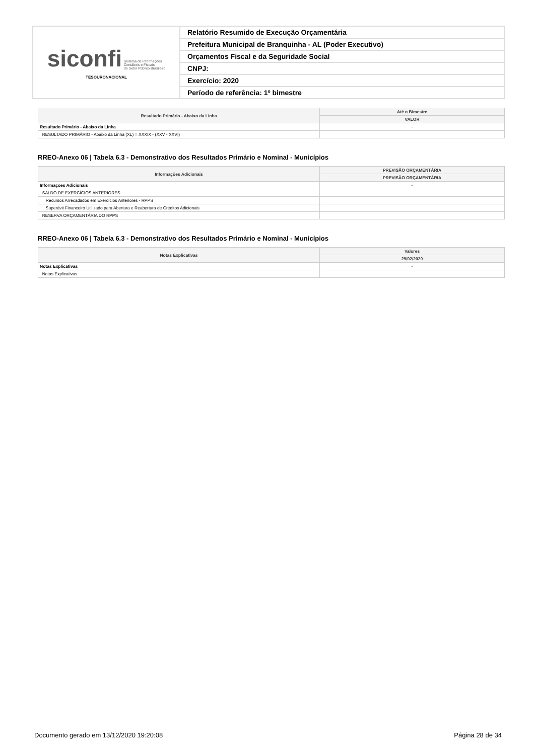| siconfi Sistema de Informações Contábeis e Fiscais do Setor Público Brasileiro TESOURONACIONAL | Relatório Resumido de Execução Orçamentária |
| | Prefeitura Municipal de Branquinha - AL (Poder Executivo) |
| | Orçamentos Fiscal e da Seguridade Social |
| | CNPJ: |
| | Exercício: 2020 |
| | Período de referência: 1º bimestre |
| Resultado Primário - Abaixo da Linha | Até o Bimestre |
| --- | --- |
| | VALOR |
| Resultado Primário - Abaixo da Linha | - |
| RESULTADO PRIMÁRIO - Abaixo da Linha (XL) = XXXIX - (XXV - XXVI) | |
RREO-Anexo 06 | Tabela 6.3 - Demonstrativo dos Resultados Primário e Nominal - Municípios
| Informações Adicionais | PREVISÃO ORÇAMENTÁRIA |
| --- | --- |
| | PREVISÃO ORÇAMENTÁRIA |
| Informações Adicionais | - |
| SALDO DE EXERCÍCIOS ANTERIORES | |
| Recursos Arrecadados em Exercícios Anteriores - RPPS | |
| Superávit Financeiro Utilizado para Abertura e Reabertura de Créditos Adicionais | |
| RESERVA ORÇAMENTÁRIA DO RPPS | |
RREO-Anexo 06 | Tabela 6.3 - Demonstrativo dos Resultados Primário e Nominal - Municípios
| Notas Explicativas | Valores |
| --- | --- |
| | 29/02/2020 |
| Notas Explicativas | - |
| Notas Explicativas | |
Documento gerado em 13/12/2020 19:20:08 Página 28 de 34